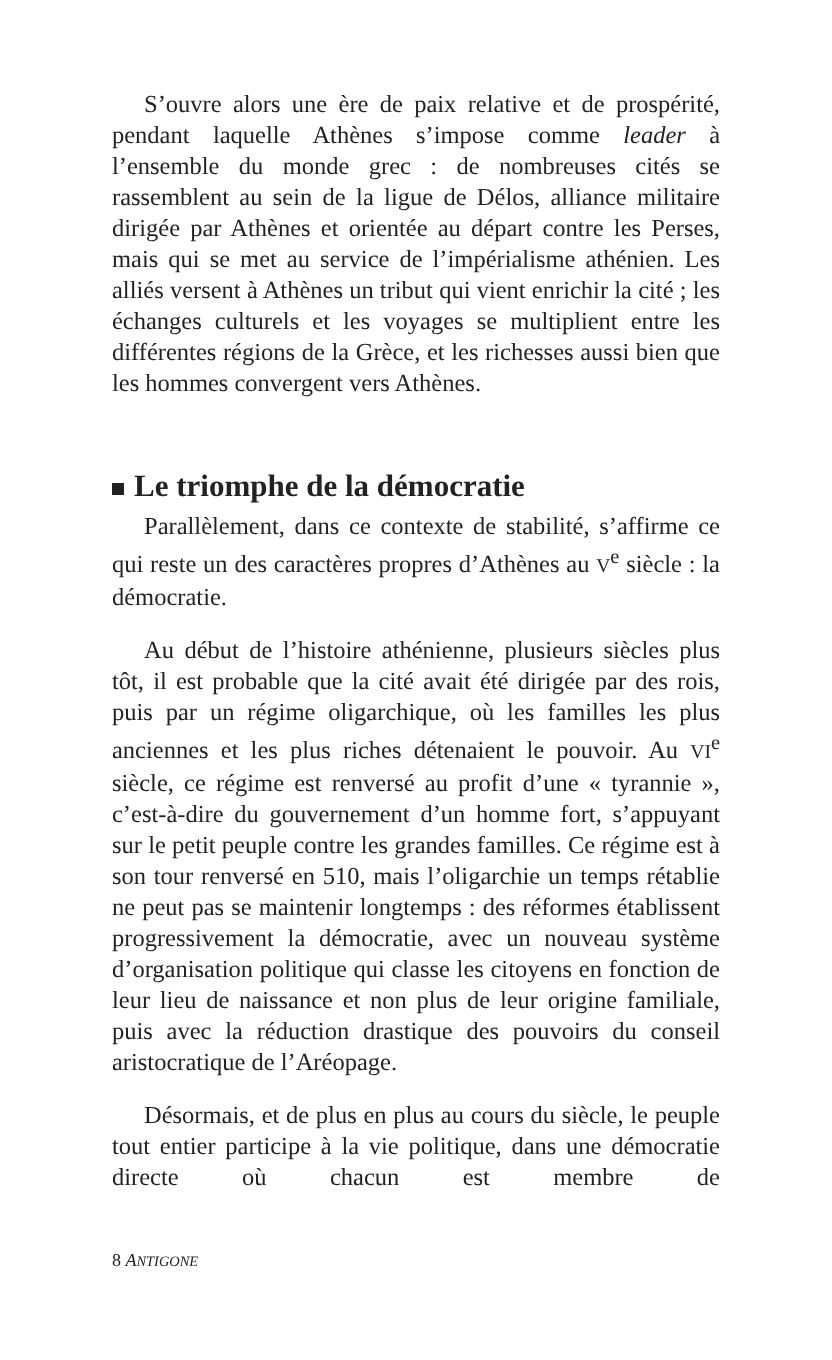S’ouvre alors une ère de paix relative et de prospérité, pendant laquelle Athènes s’impose comme leader à l’ensemble du monde grec : de nombreuses cités se rassemblent au sein de la ligue de Délos, alliance militaire dirigée par Athènes et orientée au départ contre les Perses, mais qui se met au service de l’impérialisme athénien. Les alliés versent à Athènes un tribut qui vient enrichir la cité ; les échanges culturels et les voyages se multiplient entre les différentes régions de la Grèce, et les richesses aussi bien que les hommes convergent vers Athènes.
Le triomphe de la démocratie
Parallèlement, dans ce contexte de stabilité, s’affirme ce qui reste un des caractères propres d’Athènes au V<sup>e</sup> siècle : la démocratie.
Au début de l’histoire athénienne, plusieurs siècles plus tôt, il est probable que la cité avait été dirigée par des rois, puis par un régime oligarchique, où les familles les plus anciennes et les plus riches détenaient le pouvoir. Au VI<sup>e</sup> siècle, ce régime est renversé au profit d’une « tyrannie », c’est-à-dire du gouvernement d’un homme fort, s’appuyant sur le petit peuple contre les grandes familles. Ce régime est à son tour renversé en 510, mais l’oligarchie un temps rétablie ne peut pas se maintenir longtemps : des réformes établissent progressivement la démocratie, avec un nouveau système d’organisation politique qui classe les citoyens en fonction de leur lieu de naissance et non plus de leur origine familiale, puis avec la réduction drastique des pouvoirs du conseil aristocratique de l’Aréopage.
Désormais, et de plus en plus au cours du siècle, le peuple tout entier participe à la vie politique, dans une démocratie directe où chacun est membre de
8 ANTIGONE